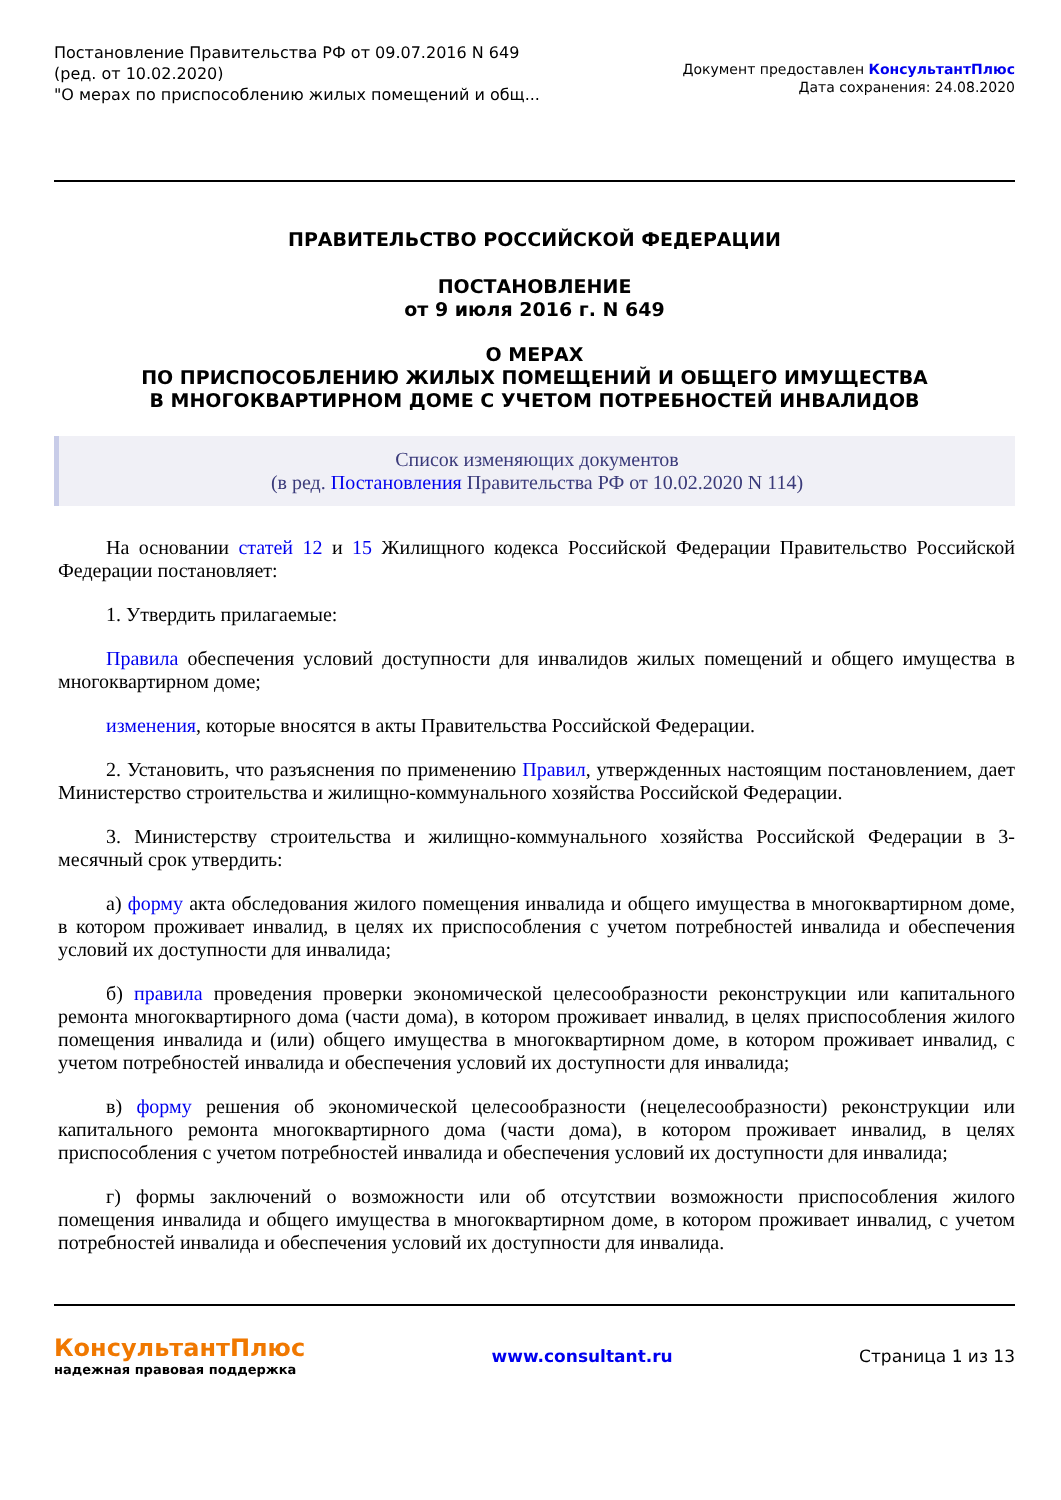Постановление Правительства РФ от 09.07.2016 N 649
(ред. от 10.02.2020)
"О мерах по приспособлению жилых помещений и общ...
Документ предоставлен КонсультантПлюс
Дата сохранения: 24.08.2020
ПРАВИТЕЛЬСТВО РОССИЙСКОЙ ФЕДЕРАЦИИ
ПОСТАНОВЛЕНИЕ
от 9 июля 2016 г. N 649
О МЕРАХ
ПО ПРИСПОСОБЛЕНИЮ ЖИЛЫХ ПОМЕЩЕНИЙ И ОБЩЕГО ИМУЩЕСТВА
В МНОГОКВАРТИРНОМ ДОМЕ С УЧЕТОМ ПОТРЕБНОСТЕЙ ИНВАЛИДОВ
Список изменяющих документов
(в ред. Постановления Правительства РФ от 10.02.2020 N 114)
На основании статей 12 и 15 Жилищного кодекса Российской Федерации Правительство Российской Федерации постановляет:
1. Утвердить прилагаемые:
Правила обеспечения условий доступности для инвалидов жилых помещений и общего имущества в многоквартирном доме;
изменения, которые вносятся в акты Правительства Российской Федерации.
2. Установить, что разъяснения по применению Правил, утвержденных настоящим постановлением, дает Министерство строительства и жилищно-коммунального хозяйства Российской Федерации.
3. Министерству строительства и жилищно-коммунального хозяйства Российской Федерации в 3-месячный срок утвердить:
а) форму акта обследования жилого помещения инвалида и общего имущества в многоквартирном доме, в котором проживает инвалид, в целях их приспособления с учетом потребностей инвалида и обеспечения условий их доступности для инвалида;
б) правила проведения проверки экономической целесообразности реконструкции или капитального ремонта многоквартирного дома (части дома), в котором проживает инвалид, в целях приспособления жилого помещения инвалида и (или) общего имущества в многоквартирном доме, в котором проживает инвалид, с учетом потребностей инвалида и обеспечения условий их доступности для инвалида;
в) форму решения об экономической целесообразности (нецелесообразности) реконструкции или капитального ремонта многоквартирного дома (части дома), в котором проживает инвалид, в целях приспособления с учетом потребностей инвалида и обеспечения условий их доступности для инвалида;
г) формы заключений о возможности или об отсутствии возможности приспособления жилого помещения инвалида и общего имущества в многоквартирном доме, в котором проживает инвалид, с учетом потребностей инвалида и обеспечения условий их доступности для инвалида.
КонсультантПлюс
надежная правовая поддержка
www.consultant.ru Страница 1 из 13